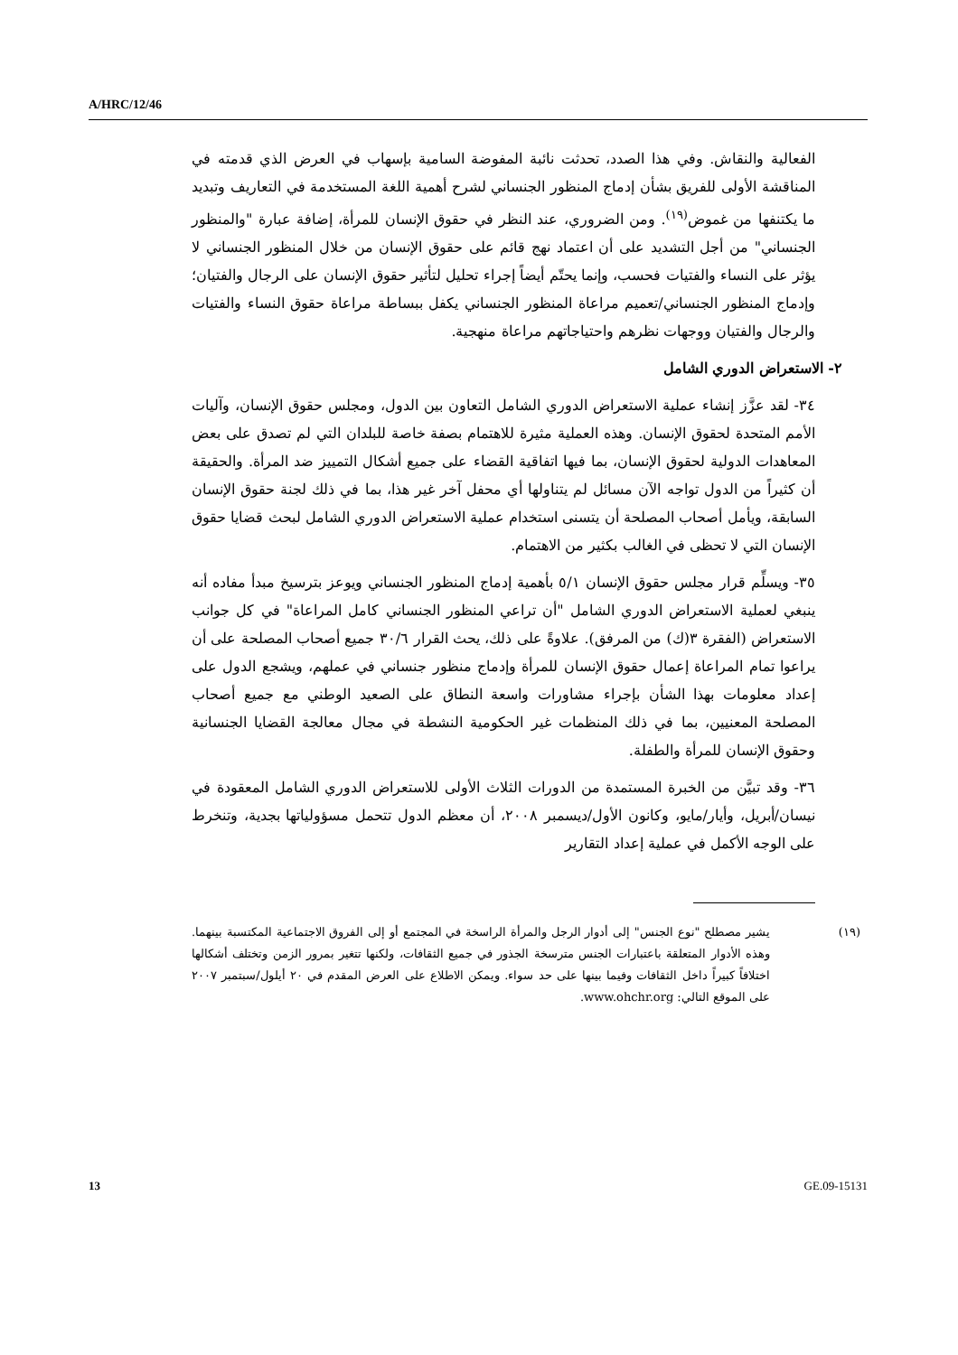A/HRC/12/46
الفعالية والنقاش. وفي هذا الصدد، تحدثت نائبة المفوضة السامية بإسهاب في العرض الذي قدمته في المناقشة الأولى للفريق بشأن إدماج المنظور الجنساني لشرح أهمية اللغة المستخدمة في التعاريف وتبديد ما يكتنفها من غموض<sup>(١٩)</sup>. ومن الضروري، عند النظر في حقوق الإنسان للمرأة، إضافة عبارة "والمنظور الجنساني" من أجل التشديد على أن اعتماد نهج قائم على حقوق الإنسان من خلال المنظور الجنساني لا يؤثر على النساء والفتيات فحسب، وإنما يحتّم أيضاً إجراء تحليل لتأثير حقوق الإنسان على الرجال والفتيان؛ وإدماج المنظور الجنساني/تعميم مراعاة المنظور الجنساني يكفل ببساطة مراعاة حقوق النساء والفتيات والرجال والفتيان ووجهات نظرهم واحتياجاتهم مراعاة منهجية.
٢- الاستعراض الدوري الشامل
٣٤- لقد عزَّز إنشاء عملية الاستعراض الدوري الشامل التعاون بين الدول، ومجلس حقوق الإنسان، وآليات الأمم المتحدة لحقوق الإنسان. وهذه العملية مثيرة للاهتمام بصفة خاصة للبلدان التي لم تصدق على بعض المعاهدات الدولية لحقوق الإنسان، بما فيها اتفاقية القضاء على جميع أشكال التمييز ضد المرأة. والحقيقة أن كثيراً من الدول تواجه الآن مسائل لم يتناولها أي محفل آخر غير هذا، بما في ذلك لجنة حقوق الإنسان السابقة، ويأمل أصحاب المصلحة أن يتسنى استخدام عملية الاستعراض الدوري الشامل لبحث قضايا حقوق الإنسان التي لا تحظى في الغالب بكثير من الاهتمام.
٣٥- ويسلِّم قرار مجلس حقوق الإنسان ٥/١ بأهمية إدماج المنظور الجنساني ويوعز بترسيخ مبدأ مفاده أنه ينبغي لعملية الاستعراض الدوري الشامل "أن تراعي المنظور الجنساني كامل المراعاة" في كل جوانب الاستعراض (الفقرة ٣(ك) من المرفق). علاوةً على ذلك، يحث القرار ٣٠/٦ جميع أصحاب المصلحة على أن يراعوا تمام المراعاة إعمال حقوق الإنسان للمرأة وإدماج منظور جنساني في عملهم، ويشجع الدول على إعداد معلومات بهذا الشأن بإجراء مشاورات واسعة النطاق على الصعيد الوطني مع جميع أصحاب المصلحة المعنيين، بما في ذلك المنظمات غير الحكومية النشطة في مجال معالجة القضايا الجنسانية وحقوق الإنسان للمرأة والطفلة.
٣٦- وقد تبيَّن من الخبرة المستمدة من الدورات الثلاث الأولى للاستعراض الدوري الشامل المعقودة في نيسان/أبريل، وأيار/مايو، وكانون الأول/ديسمبر ٢٠٠٨، أن معظم الدول تتحمل مسؤولياتها بجدية، وتنخرط على الوجه الأكمل في عملية إعداد التقارير
(١٩) يشير مصطلح "نوع الجنس" إلى أدوار الرجل والمرأة الراسخة في المجتمع أو إلى الفروق الاجتماعية المكتسبة بينهما. وهذه الأدوار المتعلقة باعتبارات الجنس مترسخة الجذور في جميع الثقافات، ولكنها تتغير بمرور الزمن وتختلف أشكالها اختلافاً كبيراً داخل الثقافات وفيما بينها على حد سواء. ويمكن الاطلاع على العرض المقدم في ٢٠ أيلول/سبتمبر ٢٠٠٧ على الموقع التالي: www.ohchr.org.
13 GE.09-15131